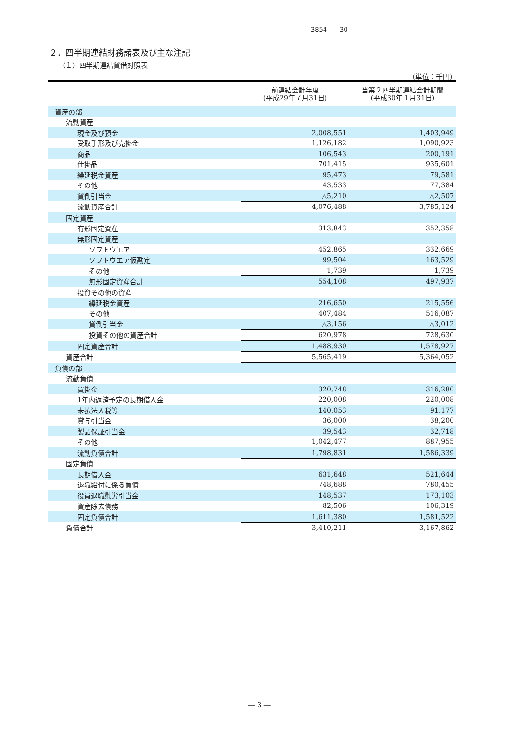3854　　30
２．四半期連結財務諸表及び主な注記
（１）四半期連結貸借対照表
（単位：千円）
| | 前連結会計年度 (平成29年７月31日) | 当第２四半期連結会計期間 (平成30年１月31日) |
| --- | --- | --- |
| 資産の部 | | |
| 流動資産 | | |
| 現金及び預金 | 2,008,551 | 1,403,949 |
| 受取手形及び売掛金 | 1,126,182 | 1,090,923 |
| 商品 | 106,543 | 200,191 |
| 仕掛品 | 701,415 | 935,601 |
| 繰延税金資産 | 95,473 | 79,581 |
| その他 | 43,533 | 77,384 |
| 貸倒引当金 | △5,210 | △2,507 |
| 流動資産合計 | 4,076,488 | 3,785,124 |
| 固定資産 | | |
| 有形固定資産 | 313,843 | 352,358 |
| 無形固定資産 | | |
| ソフトウエア | 452,865 | 332,669 |
| ソフトウエア仮勘定 | 99,504 | 163,529 |
| その他 | 1,739 | 1,739 |
| 無形固定資産合計 | 554,108 | 497,937 |
| 投資その他の資産 | | |
| 繰延税金資産 | 216,650 | 215,556 |
| その他 | 407,484 | 516,087 |
| 貸倒引当金 | △3,156 | △3,012 |
| 投資その他の資産合計 | 620,978 | 728,630 |
| 固定資産合計 | 1,488,930 | 1,578,927 |
| 資産合計 | 5,565,419 | 5,364,052 |
| 負債の部 | | |
| 流動負債 | | |
| 買掛金 | 320,748 | 316,280 |
| 1年内返済予定の長期借入金 | 220,008 | 220,008 |
| 未払法人税等 | 140,053 | 91,177 |
| 賞与引当金 | 36,000 | 38,200 |
| 製品保証引当金 | 39,543 | 32,718 |
| その他 | 1,042,477 | 887,955 |
| 流動負債合計 | 1,798,831 | 1,586,339 |
| 固定負債 | | |
| 長期借入金 | 631,648 | 521,644 |
| 退職給付に係る負債 | 748,688 | 780,455 |
| 役員退職慰労引当金 | 148,537 | 173,103 |
| 資産除去債務 | 82,506 | 106,319 |
| 固定負債合計 | 1,611,380 | 1,581,522 |
| 負債合計 | 3,410,211 | 3,167,862 |
― 3 ―